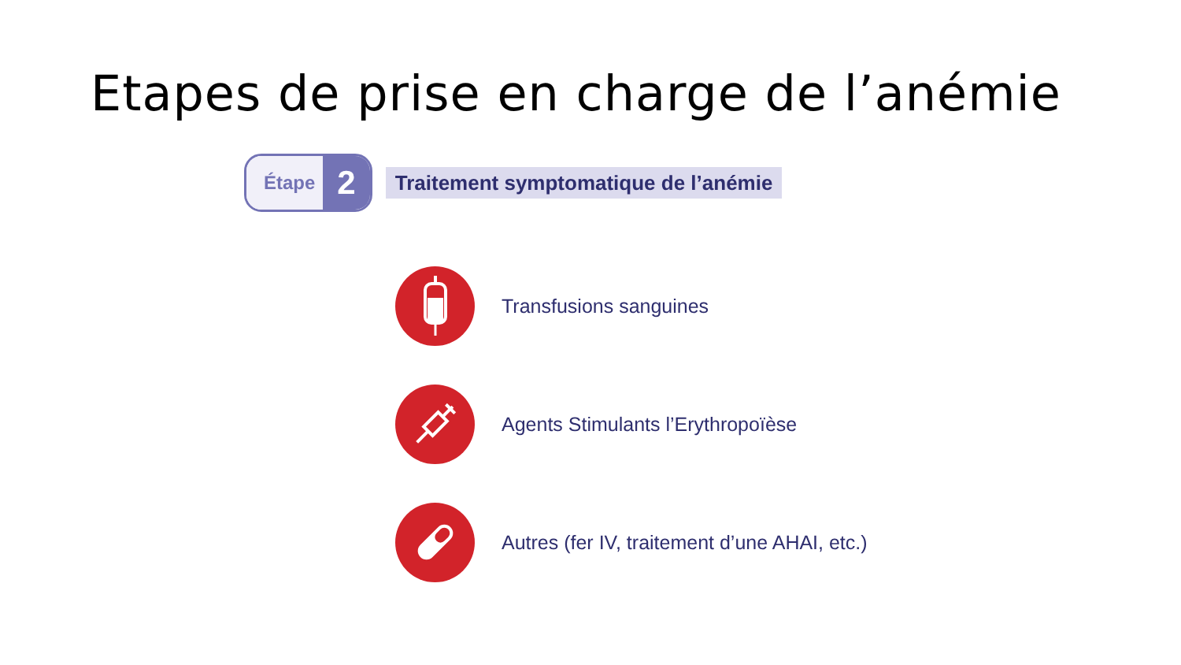Etapes de prise en charge de l’anémie
Étape 2
Traitement symptomatique de l’anémie
Transfusions sanguines
Agents Stimulants l’Erythropoïèse
Autres (fer IV, traitement d’une AHAI, etc.)